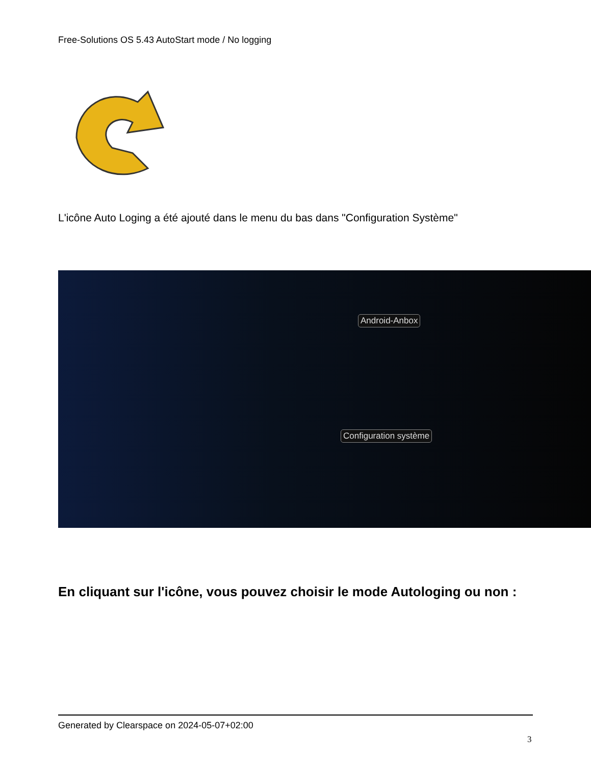Free-Solutions OS 5.43 AutoStart mode / No logging
L'icône Auto Loging a été ajouté dans le menu du bas dans "Configuration Système"
Android-Anbox
Configuration système
En cliquant sur l'icône, vous pouvez choisir le mode Autologing ou non :
Generated by Clearspace on 2024-05-07+02:00
3